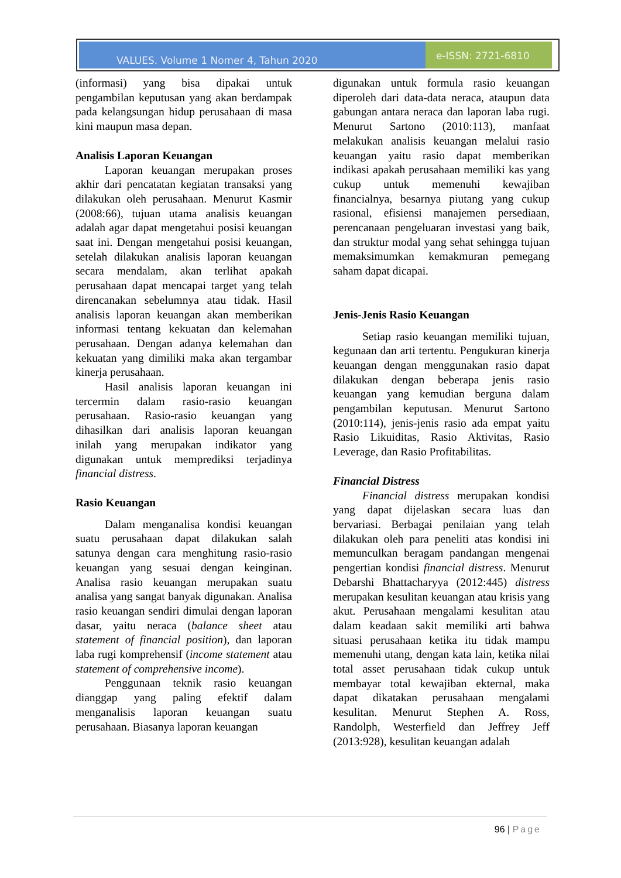VALUES. Volume 1 Nomer 4, Tahun 2020
e-ISSN: 2721-6810
(informasi) yang bisa dipakai untuk pengambilan keputusan yang akan berdampak pada kelangsungan hidup perusahaan di masa kini maupun masa depan.
Analisis Laporan Keuangan
Laporan keuangan merupakan proses akhir dari pencatatan kegiatan transaksi yang dilakukan oleh perusahaan. Menurut Kasmir (2008:66), tujuan utama analisis keuangan adalah agar dapat mengetahui posisi keuangan saat ini. Dengan mengetahui posisi keuangan, setelah dilakukan analisis laporan keuangan secara mendalam, akan terlihat apakah perusahaan dapat mencapai target yang telah direncanakan sebelumnya atau tidak. Hasil analisis laporan keuangan akan memberikan informasi tentang kekuatan dan kelemahan perusahaan. Dengan adanya kelemahan dan kekuatan yang dimiliki maka akan tergambar kinerja perusahaan.
Hasil analisis laporan keuangan ini tercermin dalam rasio-rasio keuangan perusahaan. Rasio-rasio keuangan yang dihasilkan dari analisis laporan keuangan inilah yang merupakan indikator yang digunakan untuk memprediksi terjadinya financial distress.
Rasio Keuangan
Dalam menganalisa kondisi keuangan suatu perusahaan dapat dilakukan salah satunya dengan cara menghitung rasio-rasio keuangan yang sesuai dengan keinginan. Analisa rasio keuangan merupakan suatu analisa yang sangat banyak digunakan. Analisa rasio keuangan sendiri dimulai dengan laporan dasar, yaitu neraca (balance sheet atau statement of financial position), dan laporan laba rugi komprehensif (income statement atau statement of comprehensive income).
Penggunaan teknik rasio keuangan dianggap yang paling efektif dalam menganalisis laporan keuangan suatu perusahaan. Biasanya laporan keuangan
digunakan untuk formula rasio keuangan diperoleh dari data-data neraca, ataupun data gabungan antara neraca dan laporan laba rugi. Menurut Sartono (2010:113), manfaat melakukan analisis keuangan melalui rasio keuangan yaitu rasio dapat memberikan indikasi apakah perusahaan memiliki kas yang cukup untuk memenuhi kewajiban financialnya, besarnya piutang yang cukup rasional, efisiensi manajemen persediaan, perencanaan pengeluaran investasi yang baik, dan struktur modal yang sehat sehingga tujuan memaksimumkan kemakmuran pemegang saham dapat dicapai.
Jenis-Jenis Rasio Keuangan
Setiap rasio keuangan memiliki tujuan, kegunaan dan arti tertentu. Pengukuran kinerja keuangan dengan menggunakan rasio dapat dilakukan dengan beberapa jenis rasio keuangan yang kemudian berguna dalam pengambilan keputusan. Menurut Sartono (2010:114), jenis-jenis rasio ada empat yaitu Rasio Likuiditas, Rasio Aktivitas, Rasio Leverage, dan Rasio Profitabilitas.
Financial Distress
Financial distress merupakan kondisi yang dapat dijelaskan secara luas dan bervariasi. Berbagai penilaian yang telah dilakukan oleh para peneliti atas kondisi ini memunculkan beragam pandangan mengenai pengertian kondisi financial distress. Menurut Debarshi Bhattacharyya (2012:445) distress merupakan kesulitan keuangan atau krisis yang akut. Perusahaan mengalami kesulitan atau dalam keadaan sakit memiliki arti bahwa situasi perusahaan ketika itu tidak mampu memenuhi utang, dengan kata lain, ketika nilai total asset perusahaan tidak cukup untuk membayar total kewajiban ekternal, maka dapat dikatakan perusahaan mengalami kesulitan. Menurut Stephen A. Ross, Randolph, Westerfield dan Jeffrey Jeff (2013:928), kesulitan keuangan adalah
96 | Page